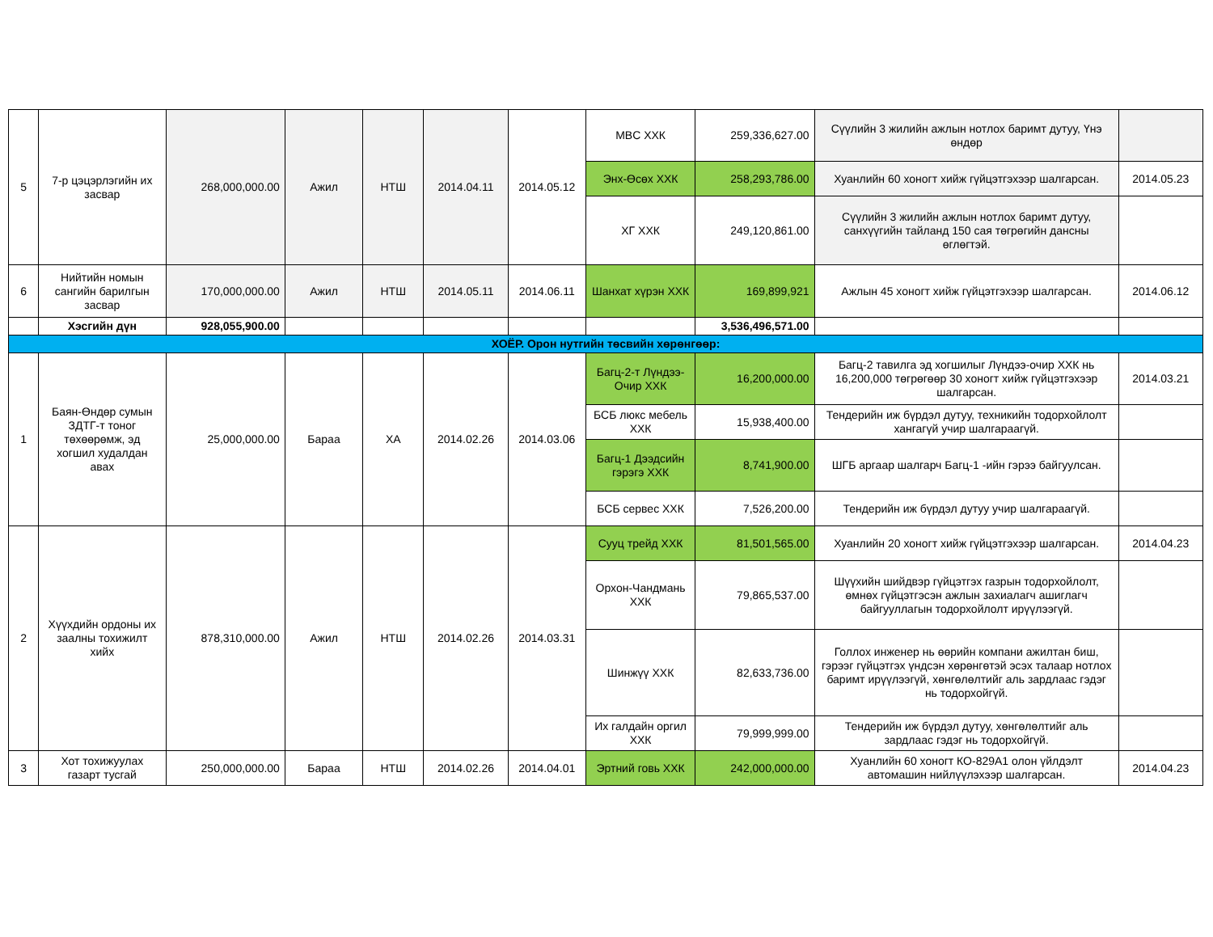| 5 | 7-р цэцэрлэгийн их засвар | 268,000,000.00 | Ажил | НТШ | 2014.04.11 | 2014.05.12 | MBC ХХК | 259,336,627.00 | Сүүлийн 3 жилийн ажлын нотлох баримт дутуу, Үнэ өндөр | |
| | | | | | | | Энх-Өсөх ХХК | 258,293,786.00 | Хуанлийн 60 хоногт хийж гүйцэтгэхээр шалгарсан. | 2014.05.23 |
| | | | | | | | ХГ ХХК | 249,120,861.00 | Сүүлийн 3 жилийн ажлын нотлох баримт дутуу, санхүүгийн тайланд 150 сая төгрөгийн дансны өглөгтэй. | |
| 6 | Нийтийн номын сангийн барилгын засвар | 170,000,000.00 | Ажил | НТШ | 2014.05.11 | 2014.06.11 | Шанхат хүрэн ХХК | 169,899,921 | Ажлын 45 хоногт хийж гүйцэтгэхээр шалгарсан. | 2014.06.12 |
| | Хэсгийн дүн | 928,055,900.00 | | | | | | 3,536,496,571.00 | | |
| ХОЁР. Орон нутгийн төсвийн хөрөнгөөр: | | | | | | | | | | |
| 1 | Баян-Өндөр сумын ЗДТГ-т тоног төхөөрөмж, эд хогшил худалдан авах | 25,000,000.00 | Бараа | ХА | 2014.02.26 | 2014.03.06 | Багц-2-т Лүндээ-Очир ХХК | 16,200,000.00 | Багц-2 тавилга эд хогшилыг Лүндээ-очир ХХК нь 16,200,000 төгрөгөөр 30 хоногт хийж гүйцэтгэхээр шалгарсан. | 2014.03.21 |
| | | | | | | | БСБ люкс мебель ХХК | 15,938,400.00 | Тендерийн иж бүрдэл дутуу, техникийн тодорхойлолт хангагүй учир шалгараагүй. | |
| | | | | | | | Багц-1 Дээдсийн гэрэгэ ХХК | 8,741,900.00 | ШГБ аргаар шалгарч Багц-1 -ийн гэрээ байгуулсан. | |
| | | | | | | | БСБ сервес ХХК | 7,526,200.00 | Тендерийн иж бүрдэл дутуу учир шалгараагүй. | |
| 2 | Хүүхдийн ордоны их заалны тохижилт хийх | 878,310,000.00 | Ажил | НТШ | 2014.02.26 | 2014.03.31 | Сууц трейд ХХК | 81,501,565.00 | Хуанлийн 20 хоногт хийж гүйцэтгэхээр шалгарсан. | 2014.04.23 |
| | | | | | | | Орхон-Чандмань ХХК | 79,865,537.00 | Шүүхийн шийдвэр гүйцэтгэх газрын тодорхойлолт, өмнөх гүйцэтгэсэн ажлын захиалагч ашиглагч байгууллагын тодорхойлолт ирүүлээгүй. | |
| | | | | | | | Шинжүү ХХК | 82,633,736.00 | Голлох инженер нь өөрийн компани ажилтан биш, гэрээг гүйцэтгэх үндсэн хөрөнгөтэй эсэх талаар нотлох баримт ирүүлээгүй, хөнгөлөлтийг аль зардлаас гэдэг нь тодорхойгүй. | |
| | | | | | | | Их галдайн оргил ХХК | 79,999,999.00 | Тендерийн иж бүрдэл дутуу, хөнгөлөлтийг аль зардлаас гэдэг нь тодорхойгүй. | |
| 3 | Хот тохижуулах газарт тусгай | 250,000,000.00 | Бараа | НТШ | 2014.02.26 | 2014.04.01 | Эртний говь ХХК | 242,000,000.00 | Хуанлийн 60 хоногт КО-829А1 олон үйлдэлт автомашин нийлүүлэхээр шалгарсан. | 2014.04.23 |